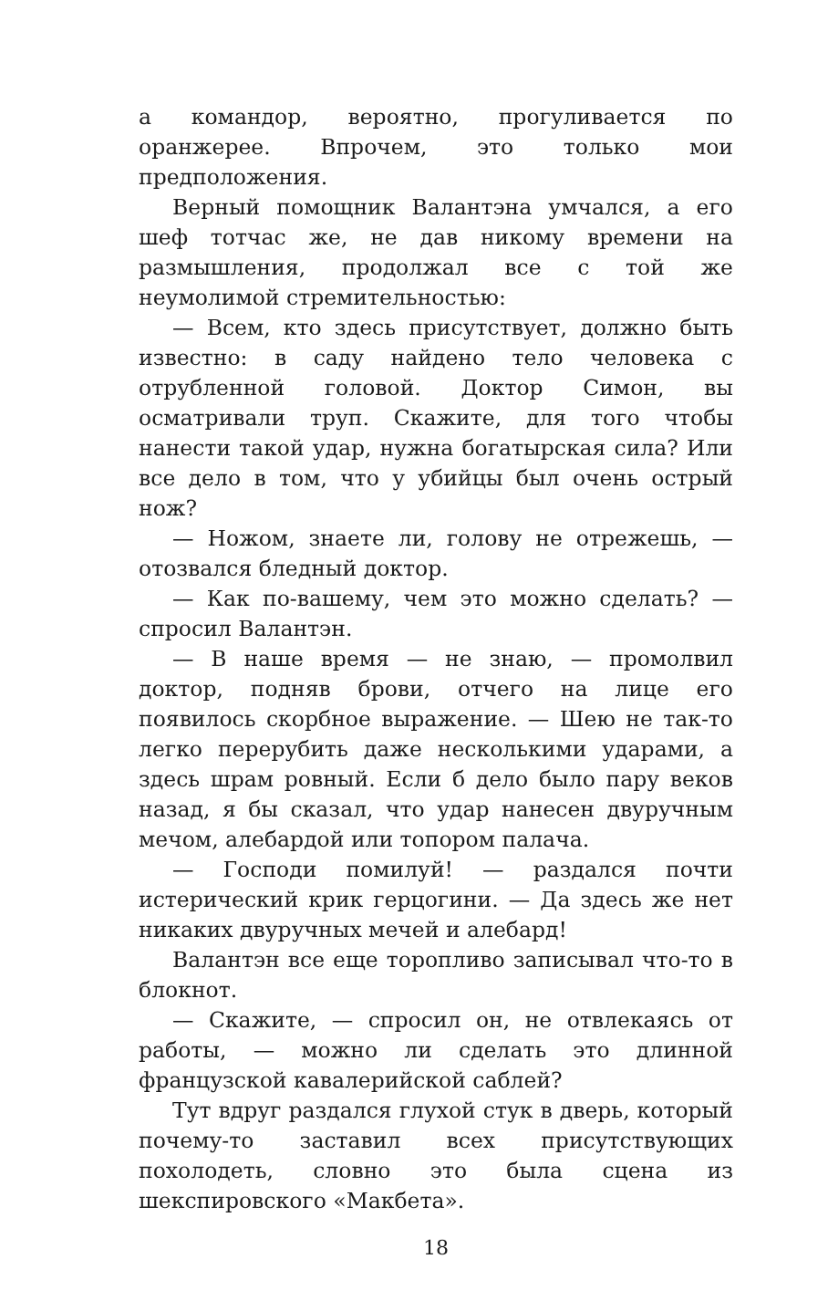а командор, вероятно, прогуливается по оранжерее. Впрочем, это только мои предположения.
Верный помощник Валантэна умчался, а его шеф тотчас же, не дав никому времени на размышления, продолжал все с той же неумолимой стремительностью:
— Всем, кто здесь присутствует, должно быть известно: в саду найдено тело человека с отрубленной головой. Доктор Симон, вы осматривали труп. Скажите, для того чтобы нанести такой удар, нужна богатырская сила? Или все дело в том, что у убийцы был очень острый нож?
— Ножом, знаете ли, голову не отрежешь, — отозвался бледный доктор.
— Как по-вашему, чем это можно сделать? — спросил Валантэн.
— В наше время — не знаю, — промолвил доктор, подняв брови, отчего на лице его появилось скорбное выражение. — Шею не так-то легко перерубить даже несколькими ударами, а здесь шрам ровный. Если б дело было пару веков назад, я бы сказал, что удар нанесен двуручным мечом, алебардой или топором палача.
— Господи помилуй! — раздался почти истерический крик герцогини. — Да здесь же нет никаких двуручных мечей и алебард!
Валантэн все еще торопливо записывал что-то в блокнот.
— Скажите, — спросил он, не отвлекаясь от работы, — можно ли сделать это длинной французской кавалерийской саблей?
Тут вдруг раздался глухой стук в дверь, который почему-то заставил всех присутствующих похолодеть, словно это была сцена из шекспировского «Макбета».
18